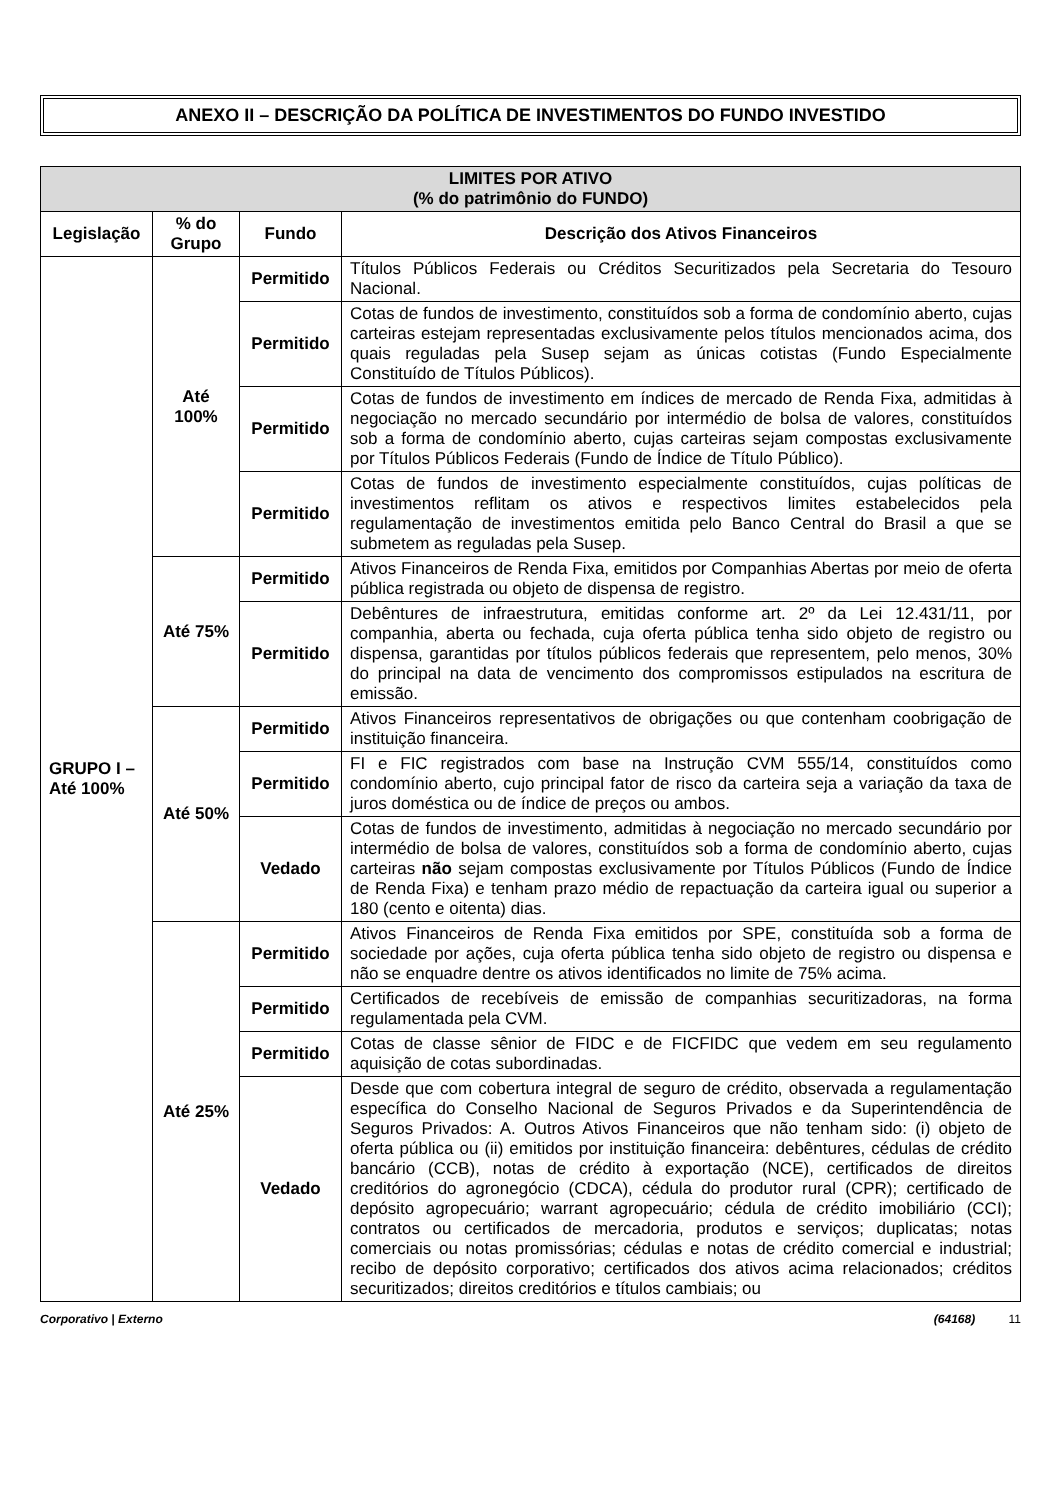ANEXO II – DESCRIÇÃO DA POLÍTICA DE INVESTIMENTOS DO FUNDO INVESTIDO
| LIMITES POR ATIVO (% do patrimônio do FUNDO) | | | |
| --- | --- | --- | --- |
| Legislação | % do Grupo | Fundo | Descrição dos Ativos Financeiros |
| GRUPO I – Até 100% | Até 100% | Permitido | Títulos Públicos Federais ou Créditos Securitizados pela Secretaria do Tesouro Nacional. |
| | | Permitido | Cotas de fundos de investimento, constituídos sob a forma de condomínio aberto, cujas carteiras estejam representadas exclusivamente pelos títulos mencionados acima, dos quais reguladas pela Susep sejam as únicas cotistas (Fundo Especialmente Constituído de Títulos Públicos). |
| | | Permitido | Cotas de fundos de investimento em índices de mercado de Renda Fixa, admitidas à negociação no mercado secundário por intermédio de bolsa de valores, constituídos sob a forma de condomínio aberto, cujas carteiras sejam compostas exclusivamente por Títulos Públicos Federais (Fundo de Índice de Título Público). |
| | | Permitido | Cotas de fundos de investimento especialmente constituídos, cujas políticas de investimentos reflitam os ativos e respectivos limites estabelecidos pela regulamentação de investimentos emitida pelo Banco Central do Brasil a que se submetem as reguladas pela Susep. |
| | Até 75% | Permitido | Ativos Financeiros de Renda Fixa, emitidos por Companhias Abertas por meio de oferta pública registrada ou objeto de dispensa de registro. |
| | | Permitido | Debêntures de infraestrutura, emitidas conforme art. 2º da Lei 12.431/11, por companhia, aberta ou fechada, cuja oferta pública tenha sido objeto de registro ou dispensa, garantidas por títulos públicos federais que representem, pelo menos, 30% do principal na data de vencimento dos compromissos estipulados na escritura de emissão. |
| | Até 50% | Permitido | Ativos Financeiros representativos de obrigações ou que contenham coobrigação de instituição financeira. |
| | | Permitido | FI e FIC registrados com base na Instrução CVM 555/14, constituídos como condomínio aberto, cujo principal fator de risco da carteira seja a variação da taxa de juros doméstica ou de índice de preços ou ambos. |
| | | Vedado | Cotas de fundos de investimento, admitidas à negociação no mercado secundário por intermédio de bolsa de valores, constituídos sob a forma de condomínio aberto, cujas carteiras não sejam compostas exclusivamente por Títulos Públicos (Fundo de Índice de Renda Fixa) e tenham prazo médio de repactuação da carteira igual ou superior a 180 (cento e oitenta) dias. |
| | Até 25% | Permitido | Ativos Financeiros de Renda Fixa emitidos por SPE, constituída sob a forma de sociedade por ações, cuja oferta pública tenha sido objeto de registro ou dispensa e não se enquadre dentre os ativos identificados no limite de 75% acima. |
| | | Permitido | Certificados de recebíveis de emissão de companhias securitizadoras, na forma regulamentada pela CVM. |
| | | Permitido | Cotas de classe sênior de FIDC e de FICFIDC que vedem em seu regulamento aquisição de cotas subordinadas. |
| | | Vedado | Desde que com cobertura integral de seguro de crédito, observada a regulamentação específica do Conselho Nacional de Seguros Privados e da Superintendência de Seguros Privados: A. Outros Ativos Financeiros que não tenham sido: (i) objeto de oferta pública ou (ii) emitidos por instituição financeira: debêntures, cédulas de crédito bancário (CCB), notas de crédito à exportação (NCE), certificados de direitos creditórios do agronegócio (CDCA), cédula do produtor rural (CPR); certificado de depósito agropecuário; warrant agropecuário; cédula de crédito imobiliário (CCI); contratos ou certificados de mercadoria, produtos e serviços; duplicatas; notas comerciais ou notas promissórias; cédulas e notas de crédito comercial e industrial; recibo de depósito corporativo; certificados dos ativos acima relacionados; créditos securitizados; direitos creditórios e títulos cambiais; ou |
Corporativo | Externo (64168) 11